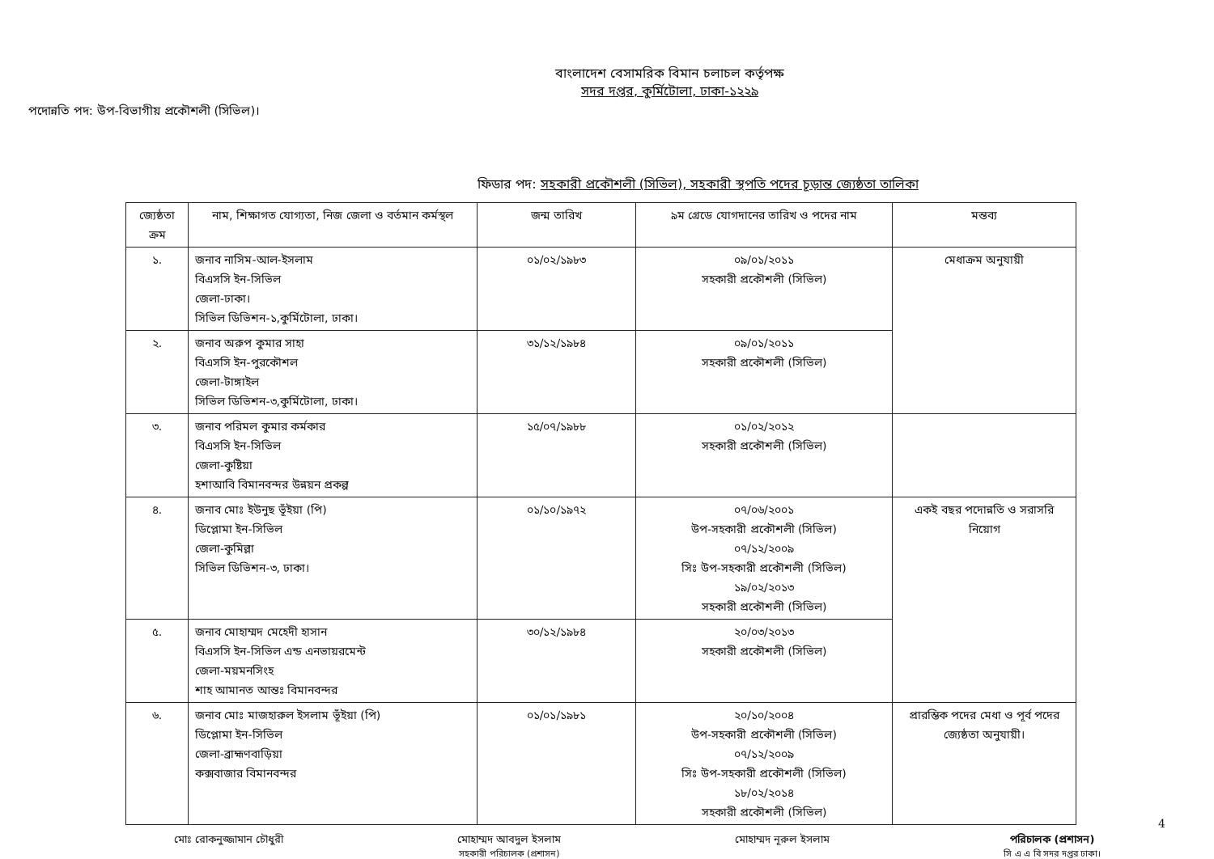বাংলাদেশ বেসামরিক বিমান চলাচল কর্তৃপক্ষ
সদর দপ্তর, কুর্মিটোলা, ঢাকা-১২২৯
পদোন্নতি পদ: উপ-বিভাগীয় প্রকৌশলী (সিভিল)।
ফিডার পদ: সহকারী প্রকৌশলী (সিভিল), সহকারী স্থপতি পদের চূড়ান্ত জ্যেষ্ঠতা তালিকা
| জ্যেষ্ঠতা ক্রম | নাম, শিক্ষাগত যোগ্যতা, নিজ জেলা ও বর্তমান কর্মস্থল | জন্ম তারিখ | ৯ম গ্রেডে যোগদানের তারিখ ও পদের নাম | মন্তব্য |
| --- | --- | --- | --- | --- |
| ১. | জনাব নাসিম-আল-ইসলাম বিএসসি ইন-সিভিল জেলা-ঢাকা। সিভিল ডিভিশন-১,কুর্মিটোলা, ঢাকা। | ০১/০২/১৯৮৩ | ০৯/০১/২০১১ সহকারী প্রকৌশলী (সিভিল) | মেধাক্রম অনুযায়ী |
| ২. | জনাব অরুপ কুমার সাহা বিএসসি ইন-পুরকৌশল জেলা-টাঙ্গাইল সিভিল ডিভিশন-৩,কুর্মিটোলা, ঢাকা। | ৩১/১২/১৯৮৪ | ০৯/০১/২০১১ সহকারী প্রকৌশলী (সিভিল) | |
| ৩. | জনাব পরিমল কুমার কর্মকার বিএসসি ইন-সিভিল জেলা-কুষ্টিয়া হশাআবি বিমানবন্দর উন্নয়ন প্রকল্প | ১৫/০৭/১৯৮৮ | ০১/০২/২০১২ সহকারী প্রকৌশলী (সিভিল) | |
| ৪. | জনাব মোঃ ইউনুছ ভূঁইয়া (পি) ডিপ্লোমা ইন-সিভিল জেলা-কুমিল্লা সিভিল ডিভিশন-৩, ঢাকা। | ০১/১০/১৯৭২ | ০৭/০৬/২০০১ উপ-সহকারী প্রকৌশলী (সিভিল) ০৭/১২/২০০৯ সিঃ উপ-সহকারী প্রকৌশলী (সিভিল) ১৯/০২/২০১৩ সহকারী প্রকৌশলী (সিভিল) | একই বছর পদোন্নতি ও সরাসরি নিয়োগ |
| ৫. | জনাব মোহাম্মদ মেহেদী হাসান বিএসসি ইন-সিভিল এন্ড এনভায়রমেন্ট জেলা-ময়মনসিংহ শাহ আমানত আন্তঃ বিমানবন্দর | ৩০/১২/১৯৮৪ | ২০/০৩/২০১৩ সহকারী প্রকৌশলী (সিভিল) | |
| ৬. | জনাব মোঃ মাজহারুল ইসলাম ভূঁইয়া (পি) ডিপ্লোমা ইন-সিভিল জেলা-ব্রাহ্মণবাড়িয়া কক্সবাজার বিমানবন্দর | ০১/০১/১৯৮১ | ২০/১০/২০০৪ উপ-সহকারী প্রকৌশলী (সিভিল) ০৭/১২/২০০৯ সিঃ উপ-সহকারী প্রকৌশলী (সিভিল) ১৮/০২/২০১৪ সহকারী প্রকৌশলী (সিভিল) | প্রারম্ভিক পদের মেধা ও পূর্ব পদের জ্যেষ্ঠতা অনুযায়ী। |
মোঃ রোকনুজ্জামান চৌধুরী মোহাম্মদ আবদুল ইসলাম
সহকারী পরিচালক (প্রশাসন)
মোহাম্মদ নূরুল ইসলাম পরিচালক (প্রশাসন)
সি এ এ বি সদর দপ্তর ঢাকা।
4